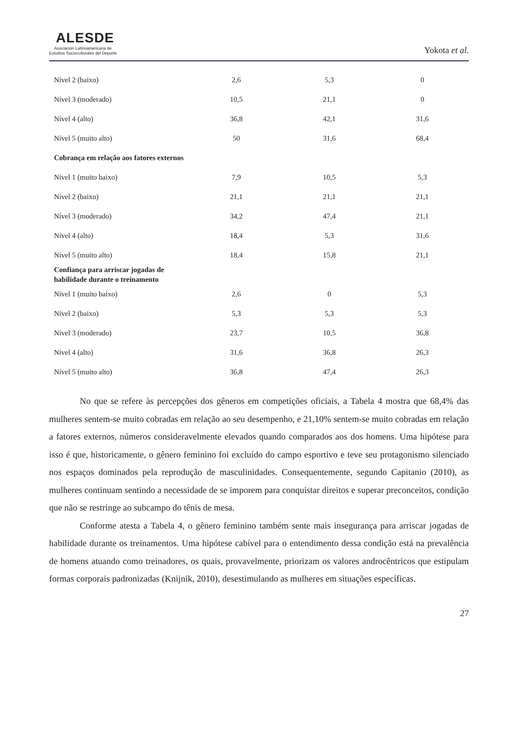ALESDE
Asociación Latinoamericana de
Estudios Socioculturales del Deporte
Yokota et al.
| Nível 2 (baixo) | 2,6 | 5,3 | 0 |
| Nível 3 (moderado) | 10,5 | 21,1 | 0 |
| Nível 4 (alto) | 36,8 | 42,1 | 31,6 |
| Nível 5 (muito alto) | 50 | 31,6 | 68,4 |
| Cobrança em relação aos fatores externos | | | |
| Nível 1 (muito baixo) | 7,9 | 10,5 | 5,3 |
| Nível 2 (baixo) | 21,1 | 21,1 | 21,1 |
| Nível 3 (moderado) | 34,2 | 47,4 | 21,1 |
| Nível 4 (alto) | 18,4 | 5,3 | 31,6 |
| Nível 5 (muito alto) | 18,4 | 15,8 | 21,1 |
| Confiança para arriscar jogadas de habilidade durante o treinamento | | | |
| Nível 1 (muito baixo) | 2,6 | 0 | 5,3 |
| Nível 2 (baixo) | 5,3 | 5,3 | 5,3 |
| Nível 3 (moderado) | 23,7 | 10,5 | 36,8 |
| Nível 4 (alto) | 31,6 | 36,8 | 26,3 |
| Nível 5 (muito alto) | 36,8 | 47,4 | 26,3 |
No que se refere às percepções dos gêneros em competições oficiais, a Tabela 4 mostra que 68,4% das mulheres sentem-se muito cobradas em relação ao seu desempenho, e 21,10% sentem-se muito cobradas em relação a fatores externos, números consideravelmente elevados quando comparados aos dos homens. Uma hipótese para isso é que, historicamente, o gênero feminino foi excluído do campo esportivo e teve seu protagonismo silenciado nos espaços dominados pela reprodução de masculinidades. Consequentemente, segundo Capitanio (2010), as mulheres continuam sentindo a necessidade de se imporem para conquistar direitos e superar preconceitos, condição que não se restringe ao subcampo do tênis de mesa.
Conforme atesta a Tabela 4, o gênero feminino também sente mais insegurança para arriscar jogadas de habilidade durante os treinamentos. Uma hipótese cabível para o entendimento dessa condição está na prevalência de homens atuando como treinadores, os quais, provavelmente, priorizam os valores androcêntricos que estipulam formas corporais padronizadas (Knijnik, 2010), desestimulando as mulheres em situações específicas.
27